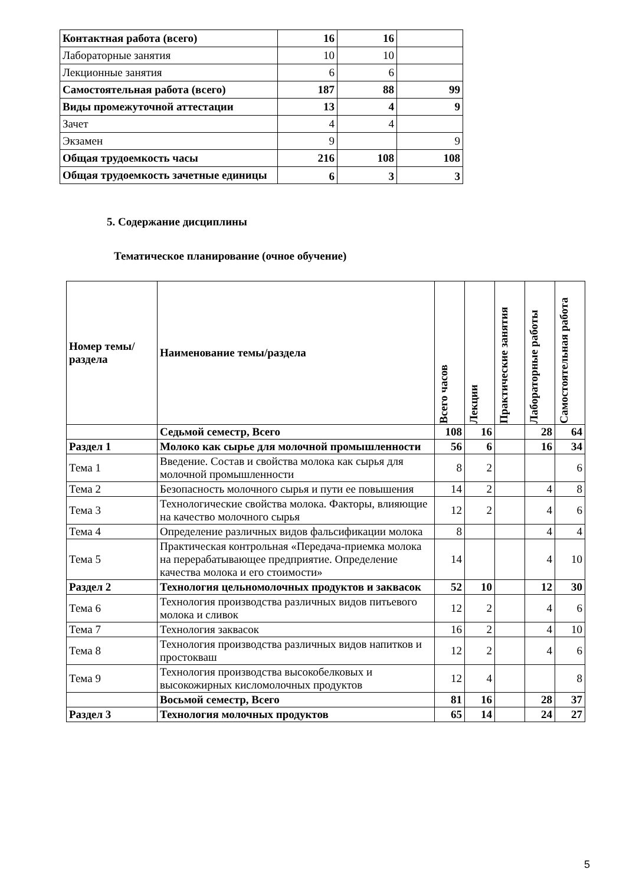| Контактная работа (всего) | 16 | 16 | |
| Лабораторные занятия | 10 | 10 | |
| Лекционные занятия | 6 | 6 | |
| Самостоятельная работа (всего) | 187 | 88 | 99 |
| Виды промежуточной аттестации | 13 | 4 | 9 |
| Зачет | 4 | 4 | |
| Экзамен | 9 | | 9 |
| Общая трудоемкость часы | 216 | 108 | 108 |
| Общая трудоемкость зачетные единицы | 6 | 3 | 3 |
5. Содержание дисциплины
Тематическое планирование (очное обучение)
| Номер темы/раздела | Наименование темы/раздела | Всего часов | Лекции | Практические занятия | Лабораторные работы | Самостоятельная работа |
| --- | --- | --- | --- | --- | --- | --- |
| | Седьмой семестр, Всего | 108 | 16 | | 28 | 64 |
| Раздел 1 | Молоко как сырье для молочной промышленности | 56 | 6 | | 16 | 34 |
| Тема 1 | Введение. Состав и свойства молока как сырья для молочной промышленности | 8 | 2 | | | 6 |
| Тема 2 | Безопасность молочного сырья и пути ее повышения | 14 | 2 | | 4 | 8 |
| Тема 3 | Технологические свойства молока. Факторы, влияющие на качество молочного сырья | 12 | 2 | | 4 | 6 |
| Тема 4 | Определение различных видов фальсификации молока | 8 | | | 4 | 4 |
| Тема 5 | Практическая контрольная «Передача-приемка молока на перерабатывающее предприятие. Определение качества молока и его стоимости» | 14 | | | 4 | 10 |
| Раздел 2 | Технология цельномолочных продуктов и заквасок | 52 | 10 | | 12 | 30 |
| Тема 6 | Технология производства различных видов питьевого молока и сливок | 12 | 2 | | 4 | 6 |
| Тема 7 | Технология заквасок | 16 | 2 | | 4 | 10 |
| Тема 8 | Технология производства различных видов напитков и простокваш | 12 | 2 | | 4 | 6 |
| Тема 9 | Технология производства высокобелковых и высокожирных кисломолочных продуктов | 12 | 4 | | | 8 |
| | Восьмой семестр, Всего | 81 | 16 | | 28 | 37 |
| Раздел 3 | Технология молочных продуктов | 65 | 14 | | 24 | 27 |
5